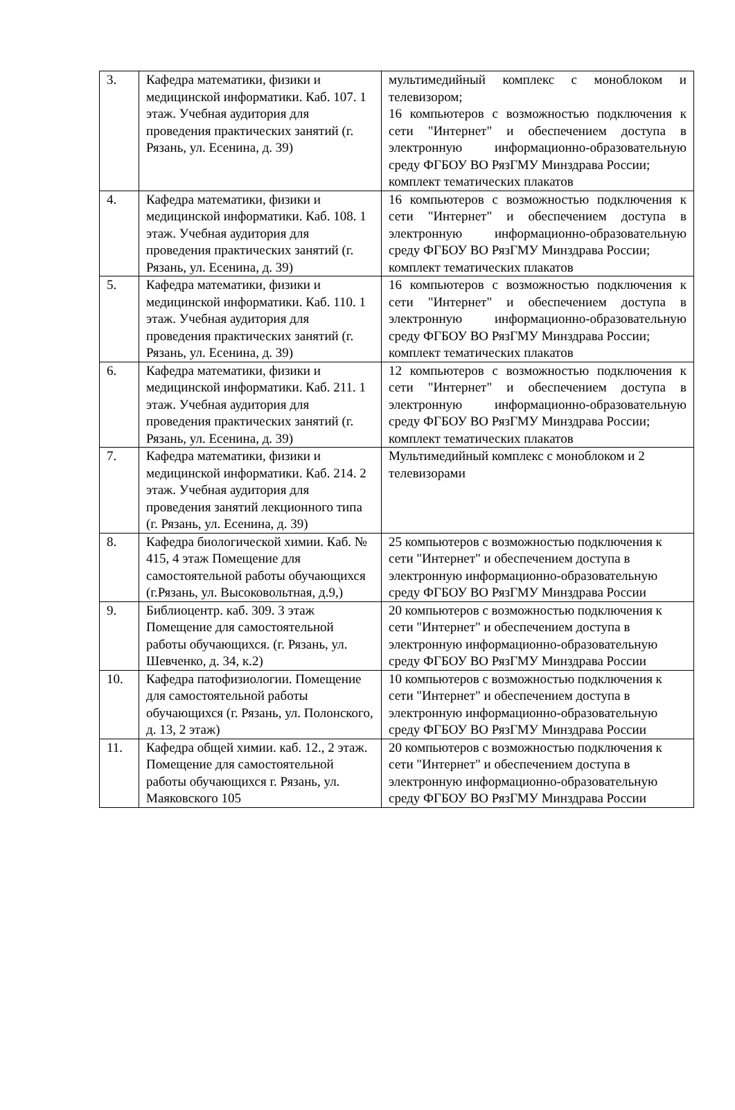| 3. | Кафедра математики, физики и медицинской информатики. Каб. 107. 1 этаж. Учебная аудитория для проведения практических занятий (г. Рязань, ул. Есенина, д. 39) | мультимедийный комплекс с моноблоком и телевизором; 16 компьютеров с возможностью подключения к сети "Интернет" и обеспечением доступа в электронную информационно-образовательную среду ФГБОУ ВО РязГМУ Минздрава России; комплект тематических плакатов |
| 4. | Кафедра математики, физики и медицинской информатики. Каб. 108. 1 этаж. Учебная аудитория для проведения практических занятий (г. Рязань, ул. Есенина, д. 39) | 16 компьютеров с возможностью подключения к сети "Интернет" и обеспечением доступа в электронную информационно-образовательную среду ФГБОУ ВО РязГМУ Минздрава России; комплект тематических плакатов |
| 5. | Кафедра математики, физики и медицинской информатики. Каб. 110. 1 этаж. Учебная аудитория для проведения практических занятий (г. Рязань, ул. Есенина, д. 39) | 16 компьютеров с возможностью подключения к сети "Интернет" и обеспечением доступа в электронную информационно-образовательную среду ФГБОУ ВО РязГМУ Минздрава России; комплект тематических плакатов |
| 6. | Кафедра математики, физики и медицинской информатики. Каб. 211. 1 этаж. Учебная аудитория для проведения практических занятий (г. Рязань, ул. Есенина, д. 39) | 12 компьютеров с возможностью подключения к сети "Интернет" и обеспечением доступа в электронную информационно-образовательную среду ФГБОУ ВО РязГМУ Минздрава России; комплект тематических плакатов |
| 7. | Кафедра математики, физики и медицинской информатики. Каб. 214. 2 этаж. Учебная аудитория для проведения занятий лекционного типа (г. Рязань, ул. Есенина, д. 39) | Мультимедийный комплекс с моноблоком и 2 телевизорами |
| 8. | Кафедра биологической химии. Каб. № 415, 4 этаж Помещение для самостоятельной работы обучающихся (г.Рязань, ул. Высоковольтная, д.9,) | 25 компьютеров с возможностью подключения к сети "Интернет" и обеспечением доступа в электронную информационно-образовательную среду ФГБОУ ВО РязГМУ Минздрава России |
| 9. | Библиоцентр. каб. 309. 3 этаж Помещение для самостоятельной работы обучающихся. (г. Рязань, ул. Шевченко, д. 34, к.2) | 20 компьютеров с возможностью подключения к сети "Интернет" и обеспечением доступа в электронную информационно-образовательную среду ФГБОУ ВО РязГМУ Минздрава России |
| 10. | Кафедра патофизиологии. Помещение для самостоятельной работы обучающихся (г. Рязань, ул. Полонского, д. 13, 2 этаж) | 10 компьютеров с возможностью подключения к сети "Интернет" и обеспечением доступа в электронную информационно-образовательную среду ФГБОУ ВО РязГМУ Минздрава России |
| 11. | Кафедра общей химии. каб. 12., 2 этаж. Помещение для самостоятельной работы обучающихся г. Рязань, ул. Маяковского 105 | 20 компьютеров с возможностью подключения к сети "Интернет" и обеспечением доступа в электронную информационно-образовательную среду ФГБОУ ВО РязГМУ Минздрава России |